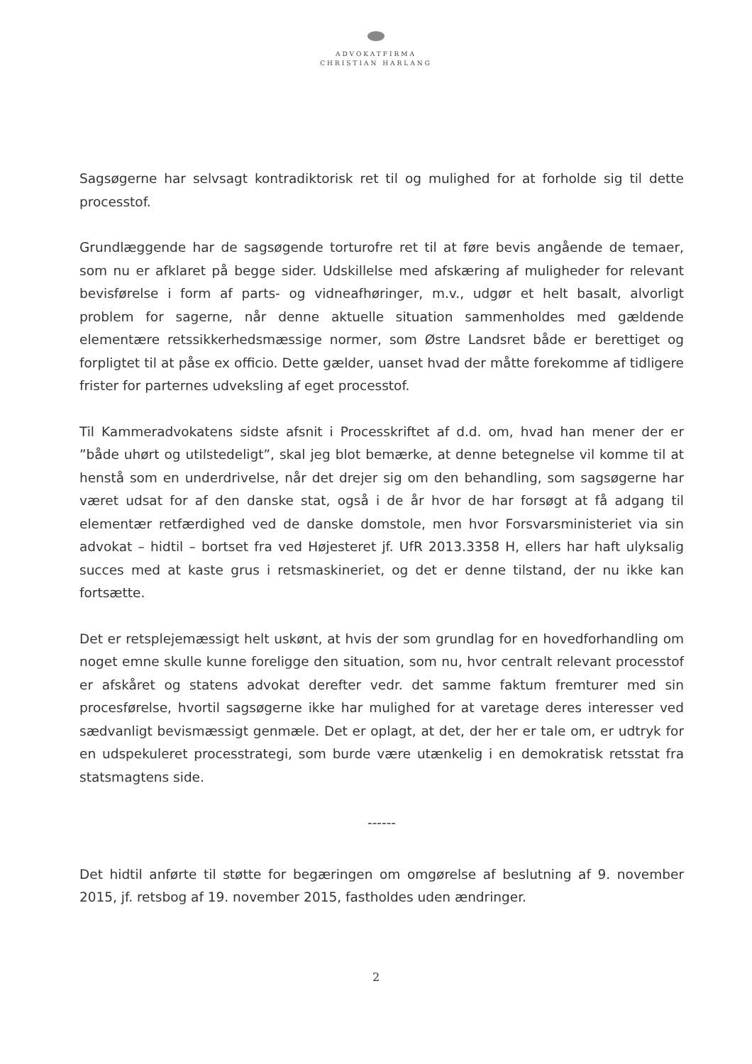ADVOKATFIRMA
CHRISTIAN HARLANG
Sagsøgerne har selvsagt kontradiktorisk ret til og mulighed for at forholde sig til dette processtof.
Grundlæggende har de sagsøgende torturofre ret til at føre bevis angående de temaer, som nu er afklaret på begge sider. Udskillelse med afskæring af muligheder for relevant bevisførelse i form af parts- og vidneafhøringer, m.v., udgør et helt basalt, alvorligt problem for sagerne, når denne aktuelle situation sammenholdes med gældende elementære retssikkerhedsmæssige normer, som Østre Landsret både er berettiget og forpligtet til at påse ex officio. Dette gælder, uanset hvad der måtte forekomme af tidligere frister for parternes udveksling af eget processtof.
Til Kammeradvokatens sidste afsnit i Processkriftet af d.d. om, hvad han mener der er ”både uhørt og utilstedeligt”, skal jeg blot bemærke, at denne betegnelse vil komme til at henstå som en underdrivelse, når det drejer sig om den behandling, som sagsøgerne har været udsat for af den danske stat, også i de år hvor de har forsøgt at få adgang til elementær retfærdighed ved de danske domstole, men hvor Forsvarsministeriet via sin advokat – hidtil – bortset fra ved Højesteret jf. UfR 2013.3358 H, ellers har haft ulyksalig succes med at kaste grus i retsmaskineriet, og det er denne tilstand, der nu ikke kan fortsætte.
Det er retsplejemæssigt helt uskønt, at hvis der som grundlag for en hovedforhandling om noget emne skulle kunne foreligge den situation, som nu, hvor centralt relevant processtof er afskåret og statens advokat derefter vedr. det samme faktum fremturer med sin procesførelse, hvortil sagsøgerne ikke har mulighed for at varetage deres interesser ved sædvanligt bevismæssigt genmæle. Det er oplagt, at det, der her er tale om, er udtryk for en udspekuleret processtrategi, som burde være utænkelig i en demokratisk retsstat fra statsmagtens side.
------
Det hidtil anførte til støtte for begæringen om omgørelse af beslutning af 9. november 2015, jf. retsbog af 19. november 2015, fastholdes uden ændringer.
2